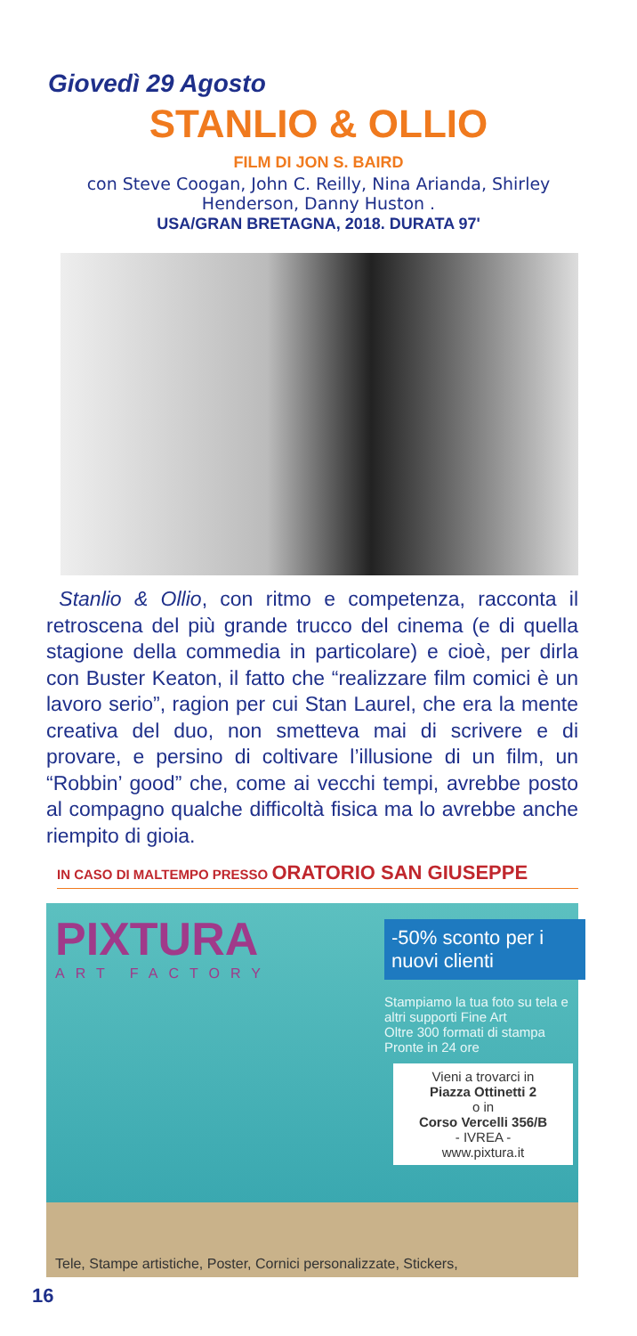Giovedì 29 Agosto
STANLIO & OLLIO
FILM DI JON S. BAIRD
con Steve Coogan, John C. Reilly, Nina Arianda, Shirley Henderson, Danny Huston .
USA/GRAN BRETAGNA, 2018. DURATA 97'
Stanlio & Ollio, con ritmo e competenza, racconta il retroscena del più grande trucco del cinema (e di quella stagione della commedia in particolare) e cioè, per dirla con Buster Keaton, il fatto che “realizzare film comici è un lavoro serio”, ragion per cui Stan Laurel, che era la mente creativa del duo, non smetteva mai di scrivere e di provare, e persino di coltivare l’illusione di un film, un “Robbin’ good” che, come ai vecchi tempi, avrebbe posto al compagno qualche difficoltà fisica ma lo avrebbe anche riempito di gioia.
IN CASO DI MALTEMPO PRESSO ORATORIO SAN GIUSEPPE
PIXTURA
ART FACTORY
-50% sconto per i nuovi clienti
Stampiamo la tua foto su tela e altri supporti Fine Art
Oltre 300 formati di stampa
Pronte in 24 ore
Vieni a trovarci in
Piazza Ottinetti 2
o in
Corso Vercelli 356/B
- IVREA -
www.pixtura.it
Tele, Stampe artistiche, Poster, Cornici personalizzate, Stickers,
16